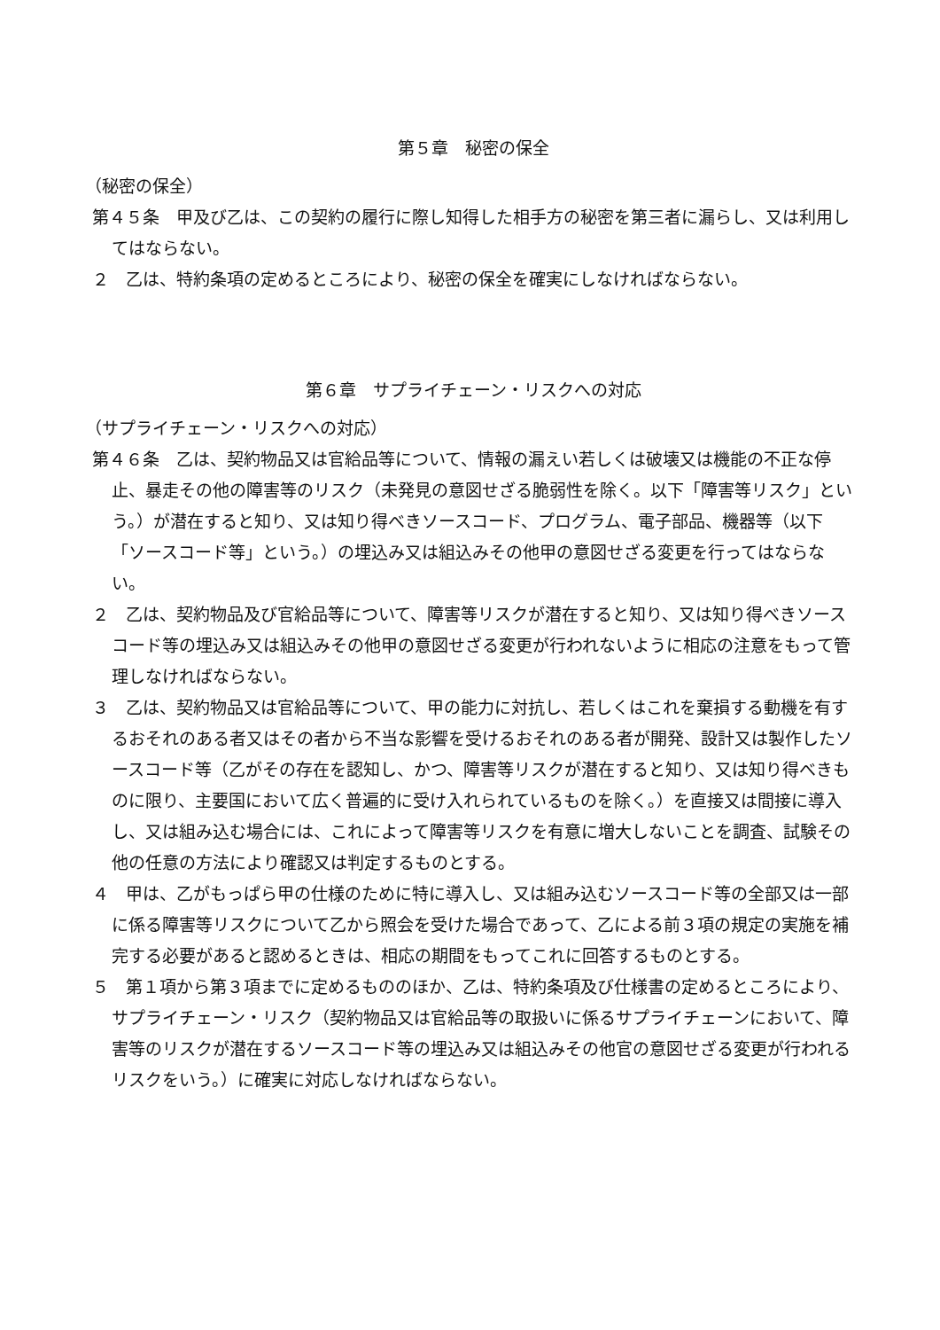第５章　秘密の保全
（秘密の保全）
第４５条　甲及び乙は、この契約の履行に際し知得した相手方の秘密を第三者に漏らし、又は利用してはならない。
２　乙は、特約条項の定めるところにより、秘密の保全を確実にしなければならない。
第６章　サプライチェーン・リスクへの対応
（サプライチェーン・リスクへの対応）
第４６条　乙は、契約物品又は官給品等について、情報の漏えい若しくは破壊又は機能の不正な停止、暴走その他の障害等のリスク（未発見の意図せざる脆弱性を除く。以下「障害等リスク」という。）が潜在すると知り、又は知り得べきソースコード、プログラム、電子部品、機器等（以下「ソースコード等」という。）の埋込み又は組込みその他甲の意図せざる変更を行ってはならない。
２　乙は、契約物品及び官給品等について、障害等リスクが潜在すると知り、又は知り得べきソースコード等の埋込み又は組込みその他甲の意図せざる変更が行われないように相応の注意をもって管理しなければならない。
３　乙は、契約物品又は官給品等について、甲の能力に対抗し、若しくはこれを棄損する動機を有するおそれのある者又はその者から不当な影響を受けるおそれのある者が開発、設計又は製作したソースコード等（乙がその存在を認知し、かつ、障害等リスクが潜在すると知り、又は知り得べきものに限り、主要国において広く普遍的に受け入れられているものを除く。）を直接又は間接に導入し、又は組み込む場合には、これによって障害等リスクを有意に増大しないことを調査、試験その他の任意の方法により確認又は判定するものとする。
４　甲は、乙がもっぱら甲の仕様のために特に導入し、又は組み込むソースコード等の全部又は一部に係る障害等リスクについて乙から照会を受けた場合であって、乙による前３項の規定の実施を補完する必要があると認めるときは、相応の期間をもってこれに回答するものとする。
５　第１項から第３項までに定めるもののほか、乙は、特約条項及び仕様書の定めるところにより、サプライチェーン・リスク（契約物品又は官給品等の取扱いに係るサプライチェーンにおいて、障害等のリスクが潜在するソースコード等の埋込み又は組込みその他官の意図せざる変更が行われるリスクをいう。）に確実に対応しなければならない。